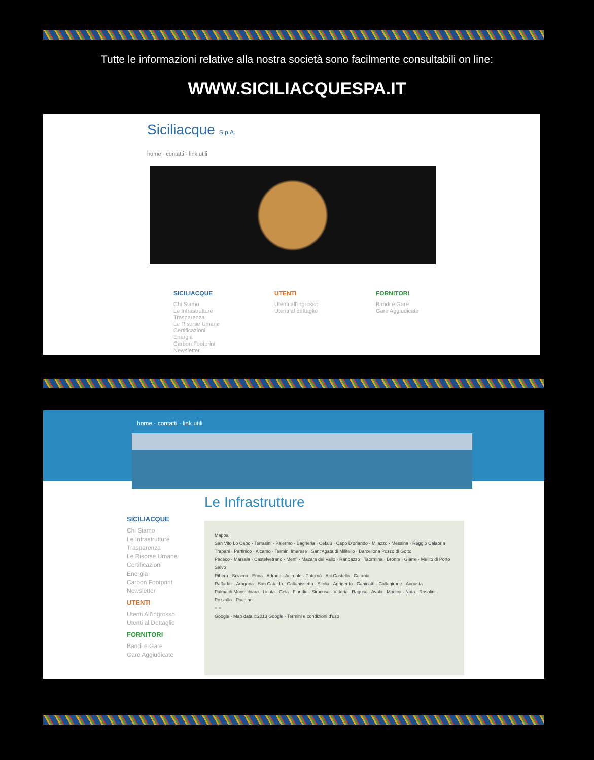Tutte le informazioni relative alla nostra società sono facilmente consultabili on line:
WWW.SICILIACQUESPA.IT
Siciliacque S.p.A.
home · contatti · link utili
SICILIACQUE
Chi Siamo
Le Infrastrutture
Trasparenza
Le Risorse Umane
Certificazioni
Energia
Carbon Footprint
Newsletter
UTENTI
Utenti all'ingrosso
Utenti al dettaglio
FORNITORI
Bandi e Gare
Gare Aggiudicate
home · contatti · link utili
Le Infrastrutture
SICILIACQUE
Chi Siamo
Le Infrastrutture
Trasparenza
Le Risorse Umane
Certificazioni
Energia
Carbon Footprint
Newsletter
UTENTI
Utenti All'ingrosso
Utenti al Dettaglio
FORNITORI
Bandi e Gare
Gare Aggiudicate
Mappa
San Vito Lo Capo · Terrasini · Palermo · Bagheria · Cefalù · Capo D'orlando · Milazzo · Messina · Reggio Calabria
Trapani · Partinico · Alcamo · Termini Imerese · Sant'Agata di Militello · Barcellona Pozzo di Gotto
Paceco · Marsala · Castelvetrano · Menfi · Mazara del Vallo · Randazzo · Taormina · Bronte · Giarre · Melito di Porto Salvo
Ribera · Sciacca · Enna · Adrano · Acireale · Paternò · Aci Castello · Catania
Raffadali · Aragona · San Cataldo · Caltanissetta · Sicilia · Agrigento · Canicattì · Caltagirone · Augusta
Palma di Montechiaro · Licata · Gela · Floridia · Siracusa · Vittoria · Ragusa · Avola · Modica · Noto · Rosolini · Pozzallo · Pachino
+ −
Google · Map data ©2013 Google · Termini e condizioni d'uso